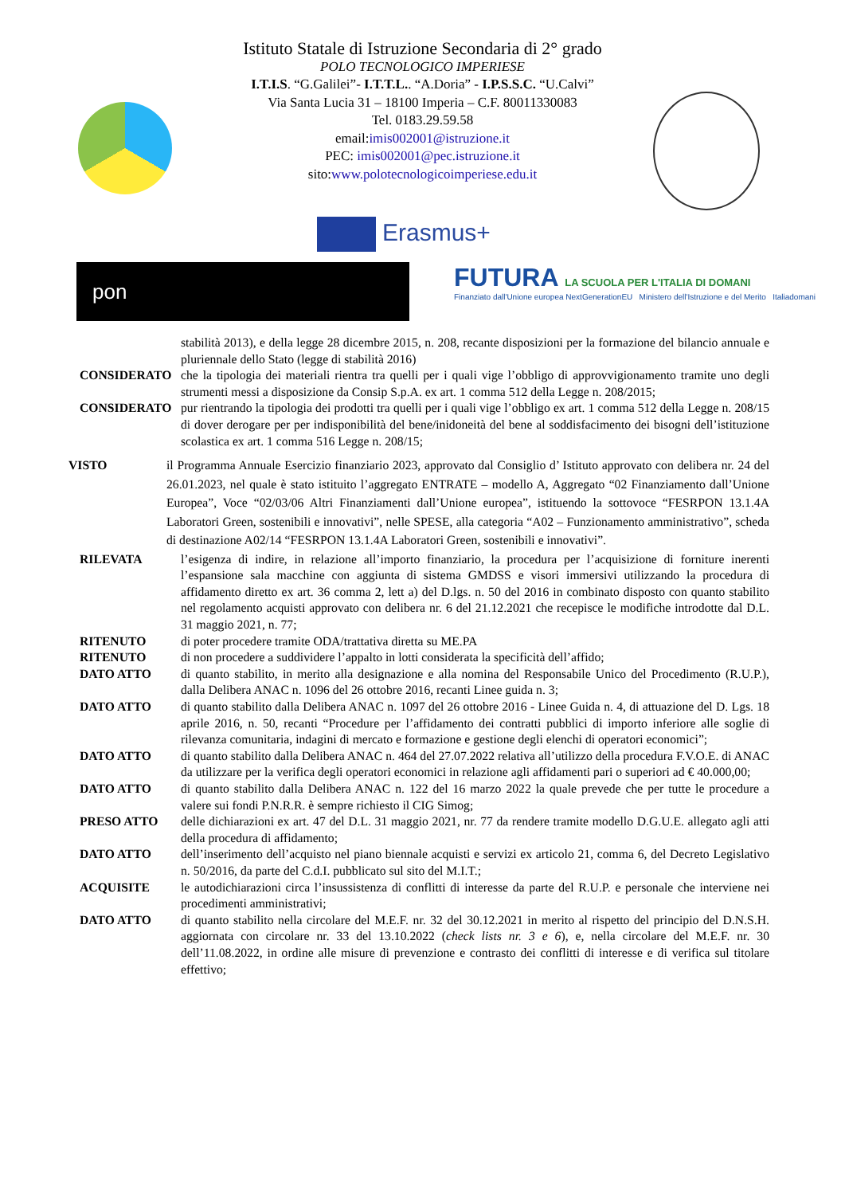Istituto Statale di Istruzione Secondaria di 2° grado
POLO TECNOLOGICO IMPERIESE
I.T.I.S. “G.Galilei”- I.T.T.L.. “A.Doria” - I.P.S.S.C. “U.Calvi”
Via Santa Lucia 31 – 18100 Imperia – C.F. 80011330083
Tel. 0183.29.59.58
email:imis002001@istruzione.it
PEC: imis002001@pec.istruzione.it
sito:www.polotecnologicoimperiese.edu.it
Erasmus+
pon
FUTURA LA SCUOLA PER L'ITALIA DI DOMANI
Finanziato dall'Unione europea NextGenerationEU Ministero dell'Istruzione e del Merito Italiadomani
stabilità 2013), e della legge 28 dicembre 2015, n. 208, recante disposizioni per la formazione del bilancio annuale e pluriennale dello Stato (legge di stabilità 2016)
CONSIDERATO che la tipologia dei materiali rientra tra quelli per i quali vige l’obbligo di approvvigionamento tramite uno degli strumenti messi a disposizione da Consip S.p.A. ex art. 1 comma 512 della Legge n. 208/2015;
CONSIDERATO pur rientrando la tipologia dei prodotti tra quelli per i quali vige l’obbligo ex art. 1 comma 512 della Legge n. 208/15 di dover derogare per per indisponibilità del bene/inidoneità del bene al soddisfacimento dei bisogni dell’istituzione scolastica ex art. 1 comma 516 Legge n. 208/15;
VISTO il Programma Annuale Esercizio finanziario 2023, approvato dal Consiglio d’ Istituto approvato con delibera nr. 24 del 26.01.2023, nel quale è stato istituito l’aggregato ENTRATE – modello A, Aggregato “02 Finanziamento dall’Unione Europea”, Voce “02/03/06 Altri Finanziamenti dall’Unione europea”, istituendo la sottovoce “FESRPON 13.1.4A Laboratori Green, sostenibili e innovativi”, nelle SPESE, alla categoria “A02 – Funzionamento amministrativo”, scheda di destinazione A02/14 “FESRPON 13.1.4A Laboratori Green, sostenibili e innovativi”.
RILEVATA l’esigenza di indire, in relazione all’importo finanziario, la procedura per l’acquisizione di forniture inerenti l’espansione sala macchine con aggiunta di sistema GMDSS e visori immersivi utilizzando la procedura di affidamento diretto ex art. 36 comma 2, lett a) del D.lgs. n. 50 del 2016 in combinato disposto con quanto stabilito nel regolamento acquisti approvato con delibera nr. 6 del 21.12.2021 che recepisce le modifiche introdotte dal D.L. 31 maggio 2021, n. 77;
RITENUTO di poter procedere tramite ODA/trattativa diretta su ME.PA
RITENUTO di non procedere a suddividere l’appalto in lotti considerata la specificità dell’affido;
DATO ATTO di quanto stabilito, in merito alla designazione e alla nomina del Responsabile Unico del Procedimento (R.U.P.), dalla Delibera ANAC n. 1096 del 26 ottobre 2016, recanti Linee guida n. 3;
DATO ATTO di quanto stabilito dalla Delibera ANAC n. 1097 del 26 ottobre 2016 - Linee Guida n. 4, di attuazione del D. Lgs. 18 aprile 2016, n. 50, recanti “Procedure per l’affidamento dei contratti pubblici di importo inferiore alle soglie di rilevanza comunitaria, indagini di mercato e formazione e gestione degli elenchi di operatori economici”;
DATO ATTO di quanto stabilito dalla Delibera ANAC n. 464 del 27.07.2022 relativa all’utilizzo della procedura F.V.O.E. di ANAC da utilizzare per la verifica degli operatori economici in relazione agli affidamenti pari o superiori ad € 40.000,00;
DATO ATTO di quanto stabilito dalla Delibera ANAC n. 122 del 16 marzo 2022 la quale prevede che per tutte le procedure a valere sui fondi P.N.R.R. è sempre richiesto il CIG Simog;
PRESO ATTO delle dichiarazioni ex art. 47 del D.L. 31 maggio 2021, nr. 77 da rendere tramite modello D.G.U.E. allegato agli atti della procedura di affidamento;
DATO ATTO dell’inserimento dell’acquisto nel piano biennale acquisti e servizi ex articolo 21, comma 6, del Decreto Legislativo n. 50/2016, da parte del C.d.I. pubblicato sul sito del M.I.T.;
ACQUISITE le autodichiarazioni circa l’insussistenza di conflitti di interesse da parte del R.U.P. e personale che interviene nei procedimenti amministrativi;
DATO ATTO di quanto stabilito nella circolare del M.E.F. nr. 32 del 30.12.2021 in merito al rispetto del principio del D.N.S.H. aggiornata con circolare nr. 33 del 13.10.2022 (check lists nr. 3 e 6), e, nella circolare del M.E.F. nr. 30 dell’11.08.2022, in ordine alle misure di prevenzione e contrasto dei conflitti di interesse e di verifica sul titolare effettivo;